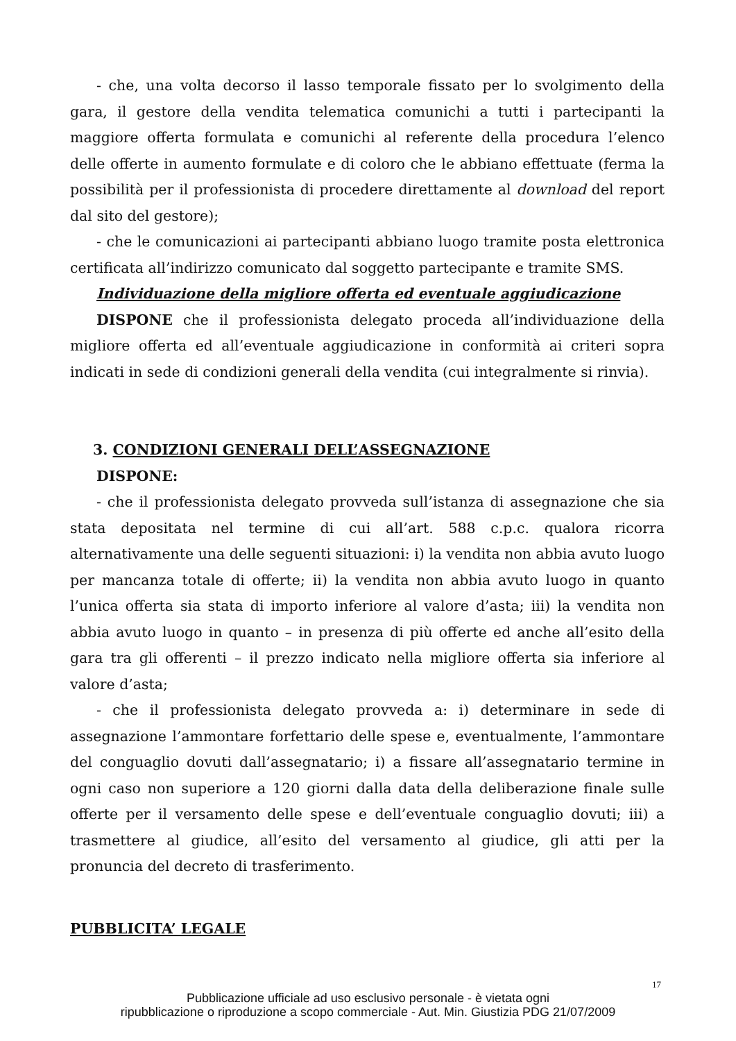- che, una volta decorso il lasso temporale fissato per lo svolgimento della gara, il gestore della vendita telematica comunichi a tutti i partecipanti la maggiore offerta formulata e comunichi al referente della procedura l’elenco delle offerte in aumento formulate e di coloro che le abbiano effettuate (ferma la possibilità per il professionista di procedere direttamente al download del report dal sito del gestore);
- che le comunicazioni ai partecipanti abbiano luogo tramite posta elettronica certificata all’indirizzo comunicato dal soggetto partecipante e tramite SMS.
Individuazione della migliore offerta ed eventuale aggiudicazione
DISPONE che il professionista delegato proceda all’individuazione della migliore offerta ed all’eventuale aggiudicazione in conformità ai criteri sopra indicati in sede di condizioni generali della vendita (cui integralmente si rinvia).
3. CONDIZIONI GENERALI DELL’ASSEGNAZIONE
DISPONE:
- che il professionista delegato provveda sull’istanza di assegnazione che sia stata depositata nel termine di cui all’art. 588 c.p.c. qualora ricorra alternativamente una delle seguenti situazioni: i) la vendita non abbia avuto luogo per mancanza totale di offerte; ii) la vendita non abbia avuto luogo in quanto l’unica offerta sia stata di importo inferiore al valore d’asta; iii) la vendita non abbia avuto luogo in quanto – in presenza di più offerte ed anche all’esito della gara tra gli offerenti – il prezzo indicato nella migliore offerta sia inferiore al valore d’asta;
- che il professionista delegato provveda a: i) determinare in sede di assegnazione l’ammontare forfettario delle spese e, eventualmente, l’ammontare del conguaglio dovuti dall’assegnatario; i) a fissare all’assegnatario termine in ogni caso non superiore a 120 giorni dalla data della deliberazione finale sulle offerte per il versamento delle spese e dell’eventuale conguaglio dovuti; iii) a trasmettere al giudice, all’esito del versamento al giudice, gli atti per la pronuncia del decreto di trasferimento.
PUBBLICITA’ LEGALE
17
Pubblicazione ufficiale ad uso esclusivo personale - è vietata ogni
ripubblicazione o riproduzione a scopo commerciale - Aut. Min. Giustizia PDG 21/07/2009